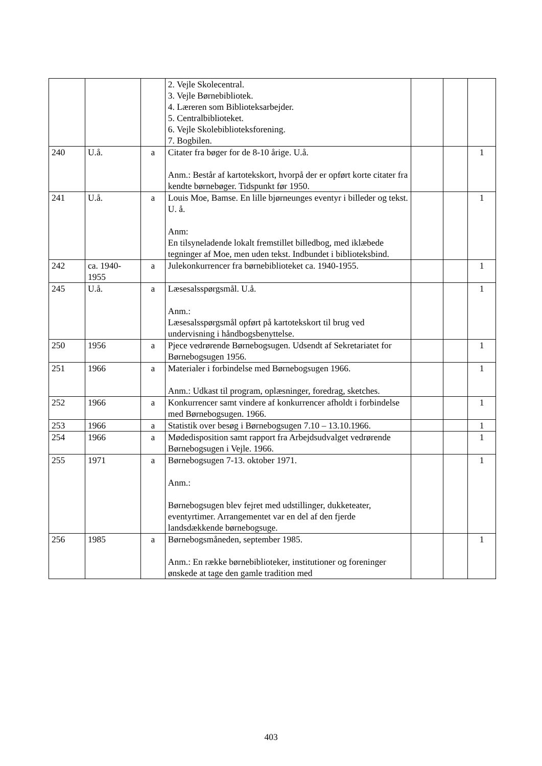| | | | 2. Vejle Skolecentral. 3. Vejle Børnebibliotek. 4. Læreren som Biblioteksarbejder. 5. Centralbiblioteket. 6. Vejle Skolebiblioteksforening. 7. Bogbilen. | | | |
| 240 | U.å. | a | Citater fra bøger for de 8-10 årige. U.å. Anm.: Består af kartotekskort, hvorpå der er opført korte citater fra kendte børnebøger. Tidspunkt før 1950. | | | 1 |
| 241 | U.å. | a | Louis Moe, Bamse. En lille bjørneunges eventyr i billeder og tekst. U. å. Anm: En tilsyneladende lokalt fremstillet billedbog, med iklæbede tegninger af Moe, men uden tekst. Indbundet i biblioteksbind. | | | 1 |
| 242 | ca. 1940-1955 | a | Julekonkurrencer fra børnebiblioteket ca. 1940-1955. | | | 1 |
| 245 | U.å. | a | Læsesalsspørgsmål. U.å. Anm.: Læsesalsspørgsmål opført på kartotekskort til brug ved undervisning i håndbogsbenyttelse. | | | 1 |
| 250 | 1956 | a | Pjece vedrørende Børnebogsugen. Udsendt af Sekretariatet for Børnebogsugen 1956. | | | 1 |
| 251 | 1966 | a | Materialer i forbindelse med Børnebogsugen 1966. Anm.: Udkast til program, oplæsninger, foredrag, sketches. | | | 1 |
| 252 | 1966 | a | Konkurrencer samt vindere af konkurrencer afholdt i forbindelse med Børnebogsugen. 1966. | | | 1 |
| 253 | 1966 | a | Statistik over besøg i Børnebogsugen 7.10 – 13.10.1966. | | | 1 |
| 254 | 1966 | a | Mødedisposition samt rapport fra Arbejdsudvalget vedrørende Børnebogsugen i Vejle. 1966. | | | 1 |
| 255 | 1971 | a | Børnebogsugen 7-13. oktober 1971. Anm.: Børnebogsugen blev fejret med udstillinger, dukketeater, eventyrtimer. Arrangementet var en del af den fjerde landsdækkende børnebogsuge. | | | 1 |
| 256 | 1985 | a | Børnebogsmåneden, september 1985. Anm.: En række børnebiblioteker, institutioner og foreninger ønskede at tage den gamle tradition med | | | 1 |
403